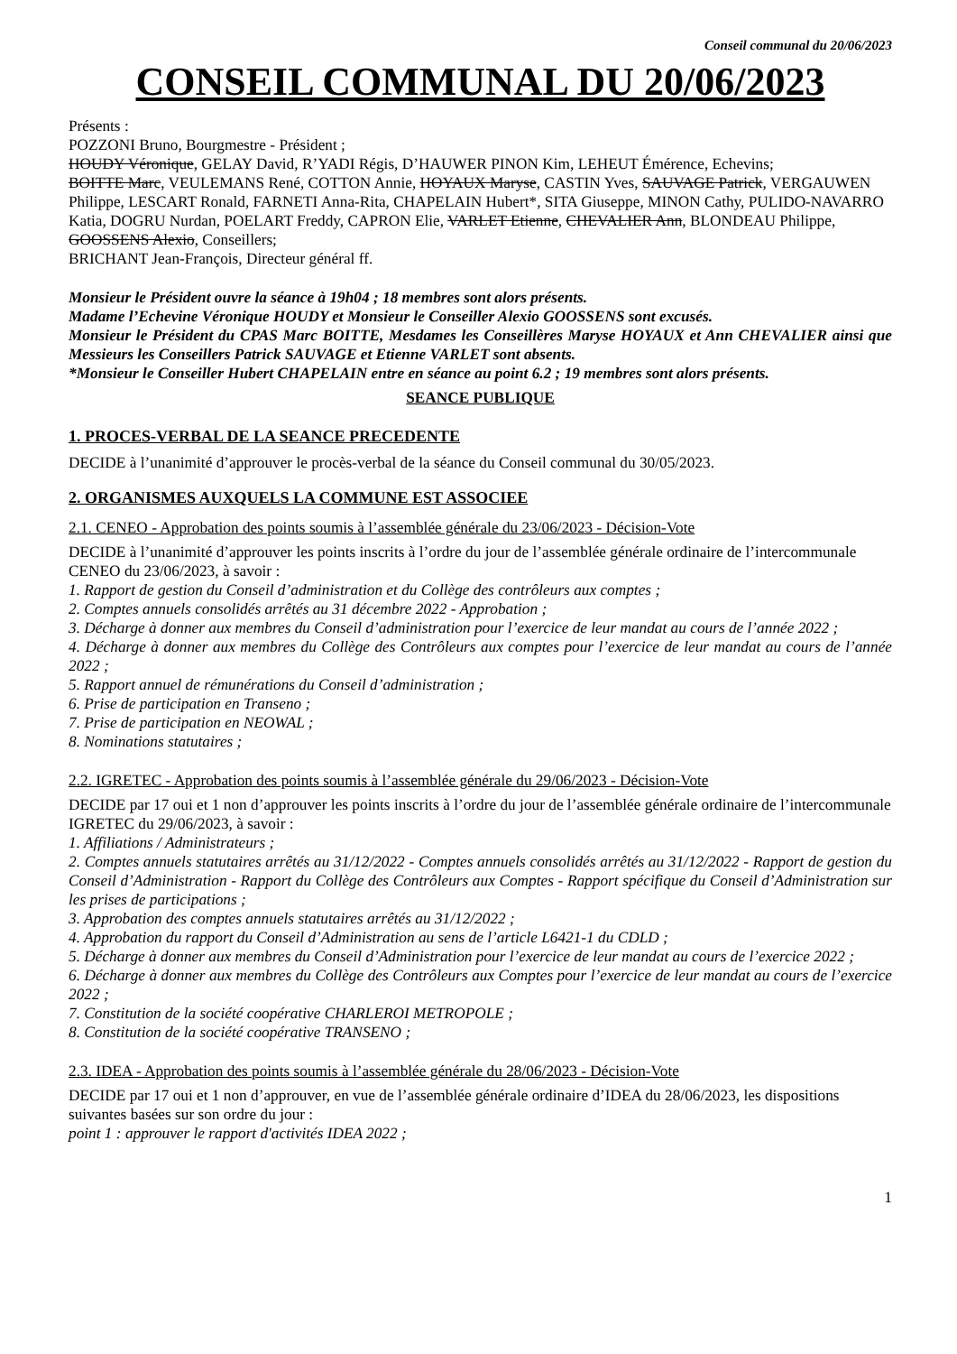Conseil communal du 20/06/2023
CONSEIL COMMUNAL DU 20/06/2023
Présents :
POZZONI Bruno, Bourgmestre - Président ;
HOUDY Véronique, GELAY David, R’YADI Régis, D’HAUWER PINON Kim, LEHEUT Émérence, Echevins;
BOITTE Marc, VEULEMANS René, COTTON Annie, HOYAUX Maryse, CASTIN Yves, SAUVAGE Patrick, VERGAUWEN Philippe, LESCART Ronald, FARNETI Anna-Rita, CHAPELAIN Hubert*, SITA Giuseppe, MINON Cathy, PULIDO-NAVARRO Katia, DOGRU Nurdan, POELART Freddy, CAPRON Elie, VARLET Etienne, CHEVALIER Ann, BLONDEAU Philippe, GOOSSENS Alexio, Conseillers;
BRICHANT Jean-François, Directeur général ff.
Monsieur le Président ouvre la séance à 19h04 ; 18 membres sont alors présents.
Madame l’Echevine Véronique HOUDY et Monsieur le Conseiller Alexio GOOSSENS sont excusés.
Monsieur le Président du CPAS Marc BOITTE, Mesdames les Conseillères Maryse HOYAUX et Ann CHEVALIER ainsi que Messieurs les Conseillers Patrick SAUVAGE et Etienne VARLET sont absents.
*Monsieur le Conseiller Hubert CHAPELAIN entre en séance au point 6.2 ; 19 membres sont alors présents.
SEANCE PUBLIQUE
1. PROCES-VERBAL DE LA SEANCE PRECEDENTE
DECIDE à l’unanimité d’approuver le procès-verbal de la séance du Conseil communal du 30/05/2023.
2. ORGANISMES AUXQUELS LA COMMUNE EST ASSOCIEE
2.1. CENEO - Approbation des points soumis à l’assemblée générale du 23/06/2023 - Décision-Vote
DECIDE à l’unanimité d’approuver les points inscrits à l’ordre du jour de l’assemblée générale ordinaire de l’intercommunale CENEO du 23/06/2023, à savoir :
1. Rapport de gestion du Conseil d’administration et du Collège des contrôleurs aux comptes ;
2. Comptes annuels consolidés arrêtés au 31 décembre 2022 - Approbation ;
3. Décharge à donner aux membres du Conseil d’administration pour l’exercice de leur mandat au cours de l’année 2022 ;
4. Décharge à donner aux membres du Collège des Contrôleurs aux comptes pour l’exercice de leur mandat au cours de l’année 2022 ;
5. Rapport annuel de rémunérations du Conseil d’administration ;
6. Prise de participation en Transeno ;
7. Prise de participation en NEOWAL ;
8. Nominations statutaires ;
2.2. IGRETEC - Approbation des points soumis à l’assemblée générale du 29/06/2023 - Décision-Vote
DECIDE par 17 oui et 1 non d’approuver les points inscrits à l’ordre du jour de l’assemblée générale ordinaire de l’intercommunale IGRETEC du 29/06/2023, à savoir :
1. Affiliations / Administrateurs ;
2. Comptes annuels statutaires arrêtés au 31/12/2022 - Comptes annuels consolidés arrêtés au 31/12/2022 - Rapport de gestion du Conseil d’Administration - Rapport du Collège des Contrôleurs aux Comptes - Rapport spécifique du Conseil d’Administration sur les prises de participations ;
3. Approbation des comptes annuels statutaires arrêtés au 31/12/2022 ;
4. Approbation du rapport du Conseil d’Administration au sens de l’article L6421-1 du CDLD ;
5. Décharge à donner aux membres du Conseil d’Administration pour l’exercice de leur mandat au cours de l’exercice 2022 ;
6. Décharge à donner aux membres du Collège des Contrôleurs aux Comptes pour l’exercice de leur mandat au cours de l’exercice 2022 ;
7. Constitution de la société coopérative CHARLEROI METROPOLE ;
8. Constitution de la société coopérative TRANSENO ;
2.3. IDEA - Approbation des points soumis à l’assemblée générale du 28/06/2023 - Décision-Vote
DECIDE par 17 oui et 1 non d’approuver, en vue de l’assemblée générale ordinaire d’IDEA du 28/06/2023, les dispositions suivantes basées sur son ordre du jour :
point 1 : approuver le rapport d'activités IDEA 2022 ;
1